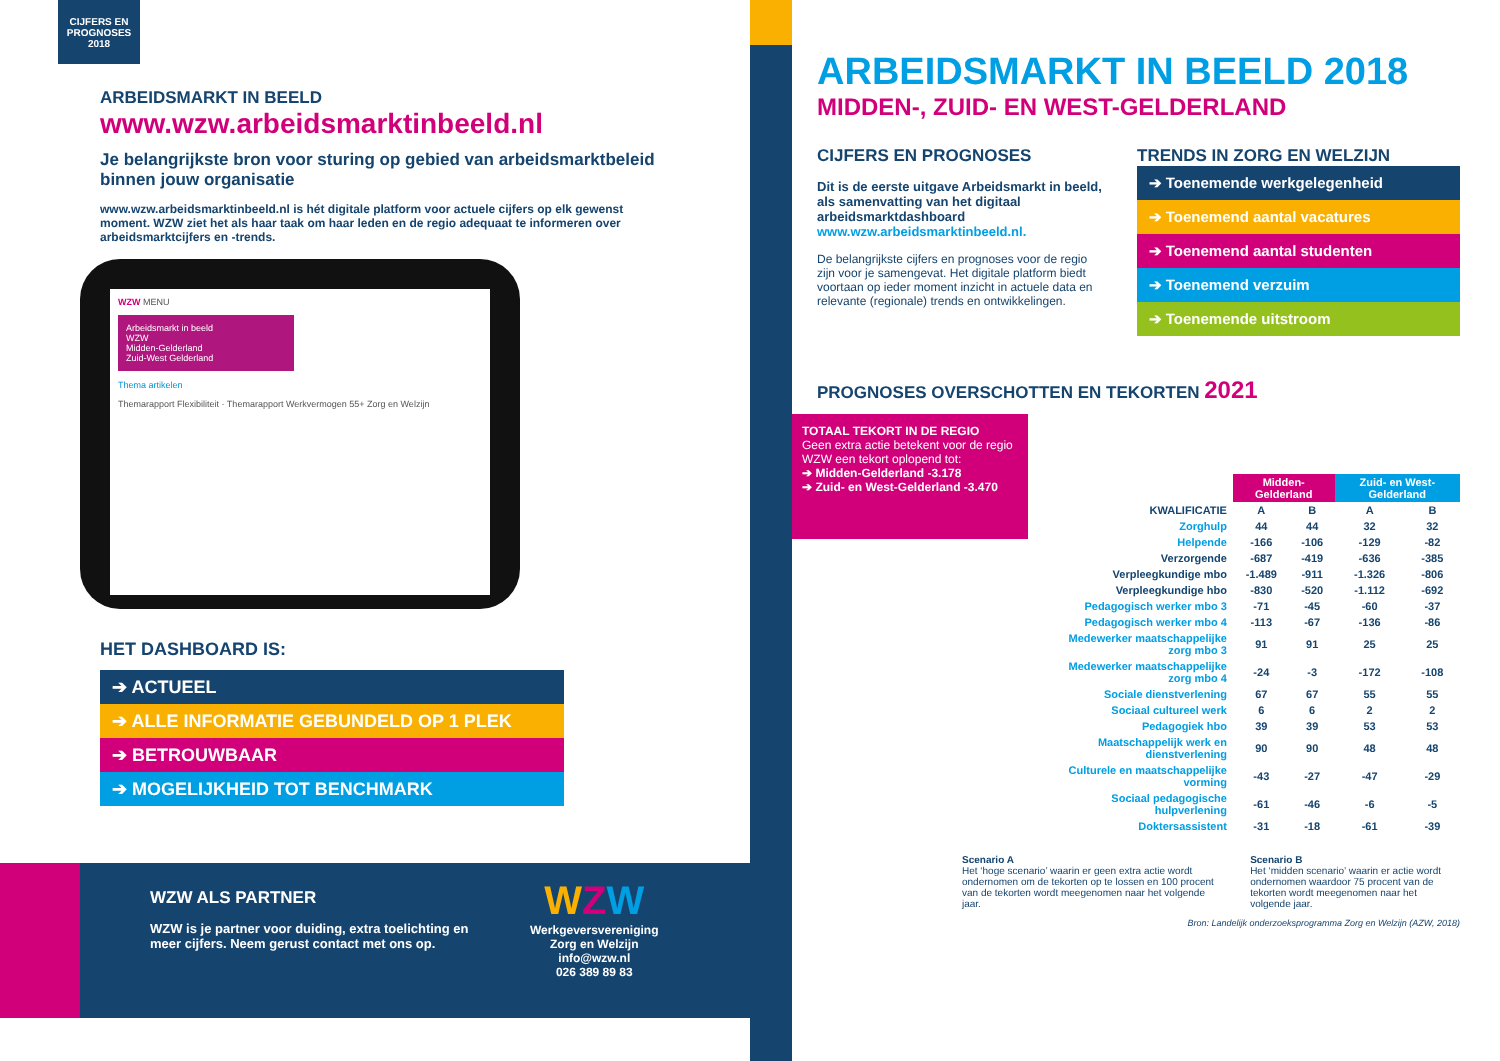CIJFERS EN PROGNOSES 2018
ARBEIDSMARKT IN BEELD
www.wzw.arbeidsmarktinbeeld.nl
Je belangrijkste bron voor sturing op gebied van arbeidsmarktbeleid binnen jouw organisatie
www.wzw.arbeidsmarktinbeeld.nl is hét digitale platform voor actuele cijfers op elk gewenst moment. WZW ziet het als haar taak om haar leden en de regio adequaat te informeren over arbeidsmarktcijfers en -trends.
WZW MENU
Arbeidsmarkt in beeld
WZW
Midden-Gelderland
Zuid-West Gelderland
Thema artikelen
Themarapport Flexibiliteit · Themarapport Werkvermogen 55+ Zorg en Welzijn
HET DASHBOARD IS:
➔ ACTUEEL
➔ ALLE INFORMATIE GEBUNDELD OP 1 PLEK
➔ BETROUWBAAR
➔ MOGELIJKHEID TOT BENCHMARK
WZW ALS PARTNER
WZW is je partner voor duiding, extra toelichting en meer cijfers. Neem gerust contact met ons op.
WZW
Werkgeversvereniging
Zorg en Welzijn
info@wzw.nl
026 389 89 83
ARBEIDSMARKT IN BEELD 2018
MIDDEN-, ZUID- EN WEST-GELDERLAND
CIJFERS EN PROGNOSES
Dit is de eerste uitgave Arbeidsmarkt in beeld, als samenvatting van het digitaal arbeidsmarktdashboard www.wzw.arbeidsmarktinbeeld.nl.
De belangrijkste cijfers en prognoses voor de regio zijn voor je samengevat. Het digitale platform biedt voortaan op ieder moment inzicht in actuele data en relevante (regionale) trends en ontwikkelingen.
TRENDS IN ZORG EN WELZIJN
➔ Toenemende werkgelegenheid
➔ Toenemend aantal vacatures
➔ Toenemend aantal studenten
➔ Toenemend verzuim
➔ Toenemende uitstroom
PROGNOSES OVERSCHOTTEN EN TEKORTEN 2021
TOTAAL TEKORT IN DE REGIO
Geen extra actie betekent voor de regio WZW een tekort oplopend tot:
➔ Midden-Gelderland -3.178
➔ Zuid- en West-Gelderland -3.470
| | Midden-Gelderland | | Zuid- en West-Gelderland | |
| --- | --- | --- | --- | --- |
| KWALIFICATIE | A | B | A | B |
| Zorghulp | 44 | 44 | 32 | 32 |
| Helpende | -166 | -106 | -129 | -82 |
| Verzorgende | -687 | -419 | -636 | -385 |
| Verpleegkundige mbo | -1.489 | -911 | -1.326 | -806 |
| Verpleegkundige hbo | -830 | -520 | -1.112 | -692 |
| Pedagogisch werker mbo 3 | -71 | -45 | -60 | -37 |
| Pedagogisch werker mbo 4 | -113 | -67 | -136 | -86 |
| Medewerker maatschappelijke zorg mbo 3 | 91 | 91 | 25 | 25 |
| Medewerker maatschappelijke zorg mbo 4 | -24 | -3 | -172 | -108 |
| Sociale dienstverlening | 67 | 67 | 55 | 55 |
| Sociaal cultureel werk | 6 | 6 | 2 | 2 |
| Pedagogiek hbo | 39 | 39 | 53 | 53 |
| Maatschappelijk werk en dienstverlening | 90 | 90 | 48 | 48 |
| Culturele en maatschappelijke vorming | -43 | -27 | -47 | -29 |
| Sociaal pedagogische hulpverlening | -61 | -46 | -6 | -5 |
| Doktersassistent | -31 | -18 | -61 | -39 |
Scenario A
Het ‘hoge scenario’ waarin er geen extra actie wordt ondernomen om de tekorten op te lossen en 100 procent van de tekorten wordt meegenomen naar het volgende jaar.
Scenario B
Het ‘midden scenario’ waarin er actie wordt ondernomen waardoor 75 procent van de tekorten wordt meegenomen naar het volgende jaar.
Bron: Landelijk onderzoeksprogramma Zorg en Welzijn (AZW, 2018)